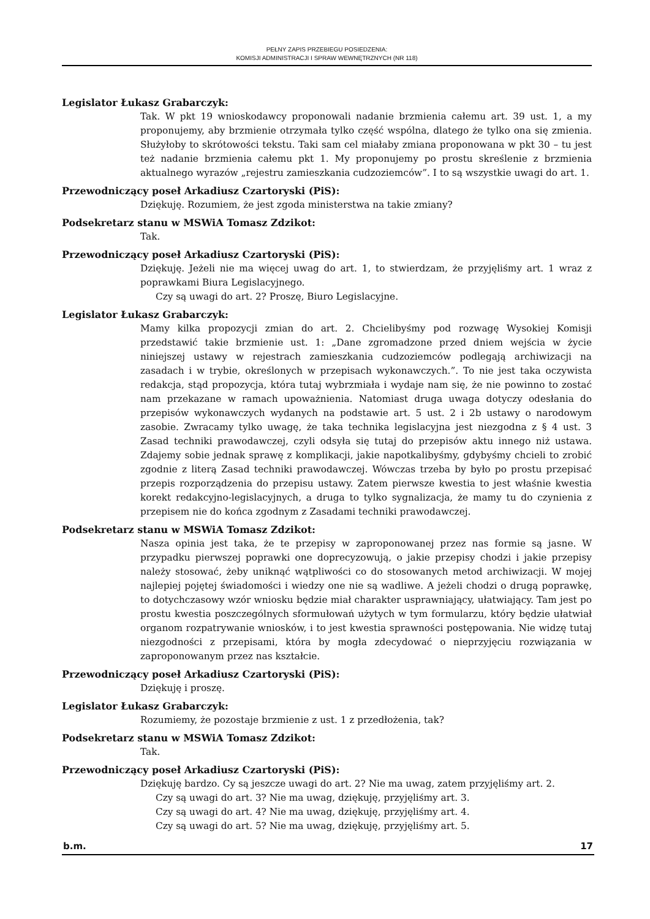PEŁNY ZAPIS PRZEBIEGU POSIEDZENIA:
KOMISJI ADMINISTRACJI I SPRAW WEWNĘTRZNYCH (NR 118)
Legislator Łukasz Grabarczyk:
Tak. W pkt 19 wnioskodawcy proponowali nadanie brzmienia całemu art. 39 ust. 1, a my proponujemy, aby brzmienie otrzymała tylko część wspólna, dlatego że tylko ona się zmienia. Służyłoby to skrótowości tekstu. Taki sam cel miałaby zmiana proponowana w pkt 30 – tu jest też nadanie brzmienia całemu pkt 1. My proponujemy po prostu skreślenie z brzmienia aktualnego wyrazów „rejestru zamieszkania cudzoziemców”. I to są wszystkie uwagi do art. 1.
Przewodniczący poseł Arkadiusz Czartoryski (PiS):
Dziękuję. Rozumiem, że jest zgoda ministerstwa na takie zmiany?
Podsekretarz stanu w MSWiA Tomasz Zdzikot:
Tak.
Przewodniczący poseł Arkadiusz Czartoryski (PiS):
Dziękuję. Jeżeli nie ma więcej uwag do art. 1, to stwierdzam, że przyjęliśmy art. 1 wraz z poprawkami Biura Legislacyjnego.
Czy są uwagi do art. 2? Proszę, Biuro Legislacyjne.
Legislator Łukasz Grabarczyk:
Mamy kilka propozycji zmian do art. 2. Chcielibyśmy pod rozwagę Wysokiej Komisji przedstawić takie brzmienie ust. 1: „Dane zgromadzone przed dniem wejścia w życie niniejszej ustawy w rejestrach zamieszkania cudzoziemców podlegają archiwizacji na zasadach i w trybie, określonych w przepisach wykonawczych.”. To nie jest taka oczywista redakcja, stąd propozycja, która tutaj wybrzmiała i wydaje nam się, że nie powinno to zostać nam przekazane w ramach upoważnienia. Natomiast druga uwaga dotyczy odesłania do przepisów wykonawczych wydanych na podstawie art. 5 ust. 2 i 2b ustawy o narodowym zasobie. Zwracamy tylko uwagę, że taka technika legislacyjna jest niezgodna z § 4 ust. 3 Zasad techniki prawodawczej, czyli odsyła się tutaj do przepisów aktu innego niż ustawa. Zdajemy sobie jednak sprawę z komplikacji, jakie napotkalibyśmy, gdybyśmy chcieli to zrobić zgodnie z literą Zasad techniki prawodawczej. Wówczas trzeba by było po prostu przepisać przepis rozporządzenia do przepisu ustawy. Zatem pierwsze kwestia to jest właśnie kwestia korekt redakcyjno-legislacyjnych, a druga to tylko sygnalizacja, że mamy tu do czynienia z przepisem nie do końca zgodnym z Zasadami techniki prawodawczej.
Podsekretarz stanu w MSWiA Tomasz Zdzikot:
Nasza opinia jest taka, że te przepisy w zaproponowanej przez nas formie są jasne. W przypadku pierwszej poprawki one doprecyzowują, o jakie przepisy chodzi i jakie przepisy należy stosować, żeby uniknąć wątpliwości co do stosowanych metod archiwizacji. W mojej najlepiej pojętej świadomości i wiedzy one nie są wadliwe. A jeżeli chodzi o drugą poprawkę, to dotychczasowy wzór wniosku będzie miał charakter usprawniający, ułatwiający. Tam jest po prostu kwestia poszczególnych sformułowań użytych w tym formularzu, który będzie ułatwiał organom rozpatrywanie wniosków, i to jest kwestia sprawności postępowania. Nie widzę tutaj niezgodności z przepisami, która by mogła zdecydować o nieprzyjęciu rozwiązania w zaproponowanym przez nas kształcie.
Przewodniczący poseł Arkadiusz Czartoryski (PiS):
Dziękuję i proszę.
Legislator Łukasz Grabarczyk:
Rozumiemy, że pozostaje brzmienie z ust. 1 z przedłożenia, tak?
Podsekretarz stanu w MSWiA Tomasz Zdzikot:
Tak.
Przewodniczący poseł Arkadiusz Czartoryski (PiS):
Dziękuję bardzo. Cy są jeszcze uwagi do art. 2? Nie ma uwag, zatem przyjęliśmy art. 2.
Czy są uwagi do art. 3? Nie ma uwag, dziękuję, przyjęliśmy art. 3.
Czy są uwagi do art. 4? Nie ma uwag, dziękuję, przyjęliśmy art. 4.
Czy są uwagi do art. 5? Nie ma uwag, dziękuję, przyjęliśmy art. 5.
b.m. 17